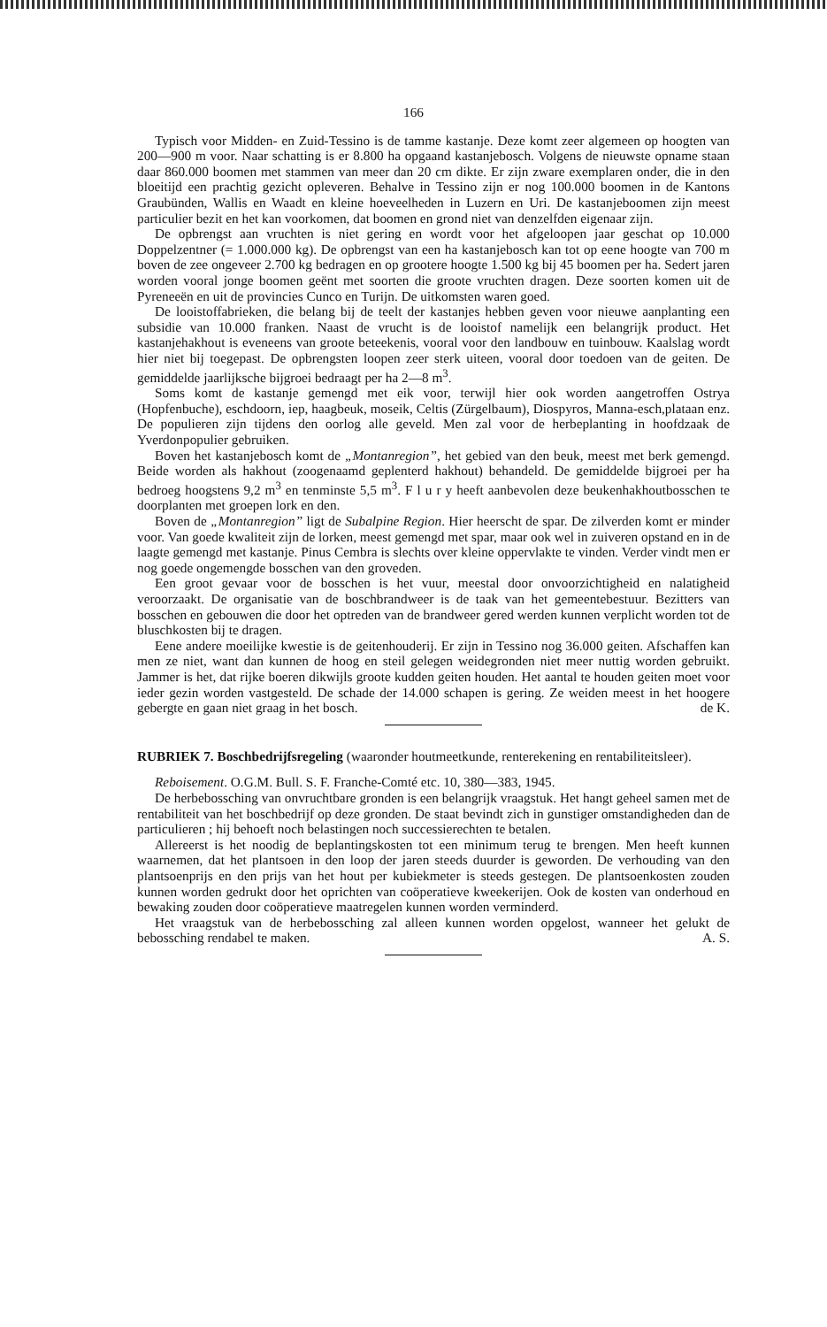166
Typisch voor Midden- en Zuid-Tessino is de tamme kastanje. Deze komt zeer algemeen op hoogten van 200—900 m voor. Naar schatting is er 8.800 ha opgaand kastanjebosch. Volgens de nieuwste opname staan daar 860.000 boomen met stammen van meer dan 20 cm dikte. Er zijn zware exemplaren onder, die in den bloeitijd een prachtig gezicht opleveren. Behalve in Tessino zijn er nog 100.000 boomen in de Kantons Graubünden, Wallis en Waadt en kleine hoeveelheden in Luzern en Uri. De kastanjeboomen zijn meest particulier bezit en het kan voorkomen, dat boomen en grond niet van denzelfden eigenaar zijn.
De opbrengst aan vruchten is niet gering en wordt voor het afgeloopen jaar geschat op 10.000 Doppelzentner (= 1.000.000 kg). De opbrengst van een ha kastanjebosch kan tot op eene hoogte van 700 m boven de zee ongeveer 2.700 kg bedragen en op grootere hoogte 1.500 kg bij 45 boomen per ha. Sedert jaren worden vooral jonge boomen geënt met soorten die groote vruchten dragen. Deze soorten komen uit de Pyreneeën en uit de provincies Cunco en Turijn. De uitkomsten waren goed.
De looistoffabrieken, die belang bij de teelt der kastanjes hebben geven voor nieuwe aanplanting een subsidie van 10.000 franken. Naast de vrucht is de looistof namelijk een belangrijk product. Het kastanjehakhout is eveneens van groote beteekenis, vooral voor den landbouw en tuinbouw. Kaalslag wordt hier niet bij toegepast. De opbrengsten loopen zeer sterk uiteen, vooral door toedoen van de geiten. De gemiddelde jaarlijksche bijgroei bedraagt per ha 2—8 m<sup>3</sup>.
Soms komt de kastanje gemengd met eik voor, terwijl hier ook worden aangetroffen Ostrya (Hopfenbuche), eschdoorn, iep, haagbeuk, moseik, Celtis (Zürgelbaum), Diospyros, Manna-esch,plataan enz. De populieren zijn tijdens den oorlog alle geveld. Men zal voor de herbeplanting in hoofdzaak de Yverdonpopulier gebruiken.
Boven het kastanjebosch komt de „Montanregion”, het gebied van den beuk, meest met berk gemengd. Beide worden als hakhout (zoogenaamd geplenterd hakhout) behandeld. De gemiddelde bijgroei per ha bedroeg hoogstens 9,2 m<sup>3</sup> en tenminste 5,5 m<sup>3</sup>. F l u r y heeft aanbevolen deze beukenhakhoutbosschen te doorplanten met groepen lork en den.
Boven de „Montanregion” ligt de Subalpine Region. Hier heerscht de spar. De zilverden komt er minder voor. Van goede kwaliteit zijn de lorken, meest gemengd met spar, maar ook wel in zuiveren opstand en in de laagte gemengd met kastanje. Pinus Cembra is slechts over kleine oppervlakte te vinden. Verder vindt men er nog goede ongemengde bosschen van den groveden.
Een groot gevaar voor de bosschen is het vuur, meestal door onvoorzichtigheid en nalatigheid veroorzaakt. De organisatie van de boschbrandweer is de taak van het gemeentebestuur. Bezitters van bosschen en gebouwen die door het optreden van de brandweer gered werden kunnen verplicht worden tot de bluschkosten bij te dragen.
Eene andere moeilijke kwestie is de geitenhouderij. Er zijn in Tessino nog 36.000 geiten. Afschaffen kan men ze niet, want dan kunnen de hoog en steil gelegen weidegronden niet meer nuttig worden gebruikt. Jammer is het, dat rijke boeren dikwijls groote kudden geiten houden. Het aantal te houden geiten moet voor ieder gezin worden vastgesteld. De schade der 14.000 schapen is gering. Ze weiden meest in het hoogere gebergte en gaan niet graag in het bosch. de K.
RUBRIEK 7. Boschbedrijfsregeling (waaronder houtmeetkunde, renterekening en rentabiliteitsleer).
Reboisement. O.G.M. Bull. S. F. Franche-Comté etc. 10, 380—383, 1945.
De herbebossching van onvruchtbare gronden is een belangrijk vraagstuk. Het hangt geheel samen met de rentabiliteit van het boschbedrijf op deze gronden. De staat bevindt zich in gunstiger omstandigheden dan de particulieren ; hij behoeft noch belastingen noch successierechten te betalen.
Allereerst is het noodig de beplantingskosten tot een minimum terug te brengen. Men heeft kunnen waarnemen, dat het plantsoen in den loop der jaren steeds duurder is geworden. De verhouding van den plantsoenprijs en den prijs van het hout per kubiekmeter is steeds gestegen. De plantsoenkosten zouden kunnen worden gedrukt door het oprichten van coöperatieve kweekerijen. Ook de kosten van onderhoud en bewaking zouden door coöperatieve maatregelen kunnen worden verminderd.
Het vraagstuk van de herbebossching zal alleen kunnen worden opgelost, wanneer het gelukt de bebossching rendabel te maken. A. S.